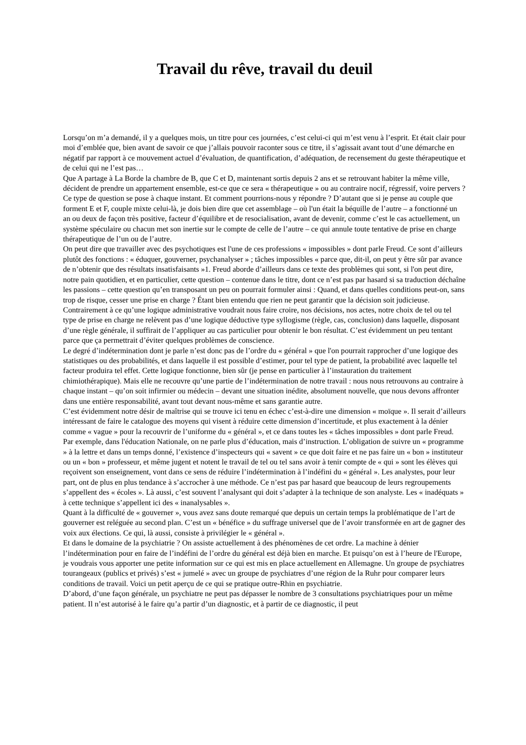Travail du rêve, travail du deuil
Lorsqu’on m’a demandé, il y a quelques mois, un titre pour ces journées, c’est celui-ci qui m’est venu à l’esprit. Et était clair pour moi d’emblée que, bien avant de savoir ce que j’allais pouvoir raconter sous ce titre, il s’agissait avant tout d’une démarche en négatif par rapport à ce mouvement actuel d’évaluation, de quantification, d’adéquation, de recensement du geste thérapeutique et de celui qui ne l’est pas…
Que A partage à La Borde la chambre de B, que C et D, maintenant sortis depuis 2 ans et se retrouvant habiter la même ville, décident de prendre un appartement ensemble, est-ce que ce sera « thérapeutique » ou au contraire nocif, régressif, voire pervers ? Ce type de question se pose à chaque instant. Et comment pourrions-nous y répondre ? D’autant que si je pense au couple que forment E et F, couple mixte celui-là, je dois bien dire que cet assemblage – où l'un était la béquille de l’autre – a fonctionné un an ou deux de façon très positive, facteur d’équilibre et de resocialisation, avant de devenir, comme c’est le cas actuellement, un système spéculaire ou chacun met son inertie sur le compte de celle de l’autre – ce qui annule toute tentative de prise en charge thérapeutique de l’un ou de l’autre.
On peut dire que travailler avec des psychotiques est l'une de ces professions « impossibles » dont parle Freud. Ce sont d’ailleurs plutôt des fonctions : « éduquer, gouverner, psychanalyser » ; tâches impossibles « parce que, dit-il, on peut y être sûr par avance de n’obtenir que des résultats insatisfaisants »1. Freud aborde d’ailleurs dans ce texte des problèmes qui sont, si l'on peut dire, notre pain quotidien, et en particulier, cette question – contenue dans le titre, dont ce n’est pas par hasard si sa traduction déchaîne les passions – cette question qu’en transposant un peu on pourrait formuler ainsi : Quand, et dans quelles conditions peut-on, sans trop de risque, cesser une prise en charge ? Étant bien entendu que rien ne peut garantir que la décision soit judicieuse.
Contrairement à ce qu’une logique administrative voudrait nous faire croire, nos décisions, nos actes, notre choix de tel ou tel type de prise en charge ne relèvent pas d’une logique déductive type syllogisme (règle, cas, conclusion) dans laquelle, disposant d’une règle générale, il suffirait de l’appliquer au cas particulier pour obtenir le bon résultat. C’est évidemment un peu tentant parce que ça permettrait d’éviter quelques problèmes de conscience.
Le degré d’indétermination dont je parle n’est donc pas de l’ordre du « général » que l'on pourrait rapprocher d’une logique des statistiques ou des probabilités, et dans laquelle il est possible d’estimer, pour tel type de patient, la probabilité avec laquelle tel facteur produira tel effet. Cette logique fonctionne, bien sûr (je pense en particulier à l’instauration du traitement chimiothérapique). Mais elle ne recouvre qu’une partie de l’indétermination de notre travail : nous nous retrouvons au contraire à chaque instant – qu’on soit infirmier ou médecin – devant une situation inédite, absolument nouvelle, que nous devons affronter dans une entière responsabilité, avant tout devant nous-même et sans garantie autre.
C’est évidemment notre désir de maîtrise qui se trouve ici tenu en échec c’est-à-dire une dimension « moïque ». Il serait d’ailleurs intéressant de faire le catalogue des moyens qui visent à réduire cette dimension d’incertitude, et plus exactement à la dénier comme « vague » pour la recouvrir de l’uniforme du « général », et ce dans toutes les « tâches impossibles » dont parle Freud.
Par exemple, dans l'éducation Nationale, on ne parle plus d’éducation, mais d’instruction. L’obligation de suivre un « programme » à la lettre et dans un temps donné, l’existence d’inspecteurs qui « savent » ce que doit faire et ne pas faire un « bon » instituteur ou un « bon » professeur, et même jugent et notent le travail de tel ou tel sans avoir à tenir compte de « qui » sont les élèves qui reçoivent son enseignement, vont dans ce sens de réduire l’indétermination à l’indéfini du « général ». Les analystes, pour leur part, ont de plus en plus tendance à s’accrocher à une méthode. Ce n’est pas par hasard que beaucoup de leurs regroupements s’appellent des « écoles ». Là aussi, c’est souvent l’analysant qui doit s’adapter à la technique de son analyste. Les « inadéquats » à cette technique s’appellent ici des « inanalysables ».
Quant à la difficulté de « gouverner », vous avez sans doute remarqué que depuis un certain temps la problématique de l’art de gouverner est reléguée au second plan. C’est un « bénéfice » du suffrage universel que de l’avoir transformée en art de gagner des voix aux élections. Ce qui, là aussi, consiste à privilégier le « général ».
Et dans le domaine de la psychiatrie ? On assiste actuellement à des phénomènes de cet ordre. La machine à dénier l’indétermination pour en faire de l’indéfini de l’ordre du général est déjà bien en marche. Et puisqu’on est à l’heure de l'Europe, je voudrais vous apporter une petite information sur ce qui est mis en place actuellement en Allemagne. Un groupe de psychiatres tourangeaux (publics et privés) s’est « jumelé » avec un groupe de psychiatres d’une région de la Ruhr pour comparer leurs conditions de travail. Voici un petit aperçu de ce qui se pratique outre-Rhin en psychiatrie.
D’abord, d’une façon générale, un psychiatre ne peut pas dépasser le nombre de 3 consultations psychiatriques pour un même patient. Il n’est autorisé à le faire qu’a partir d’un diagnostic, et à partir de ce diagnostic, il peut